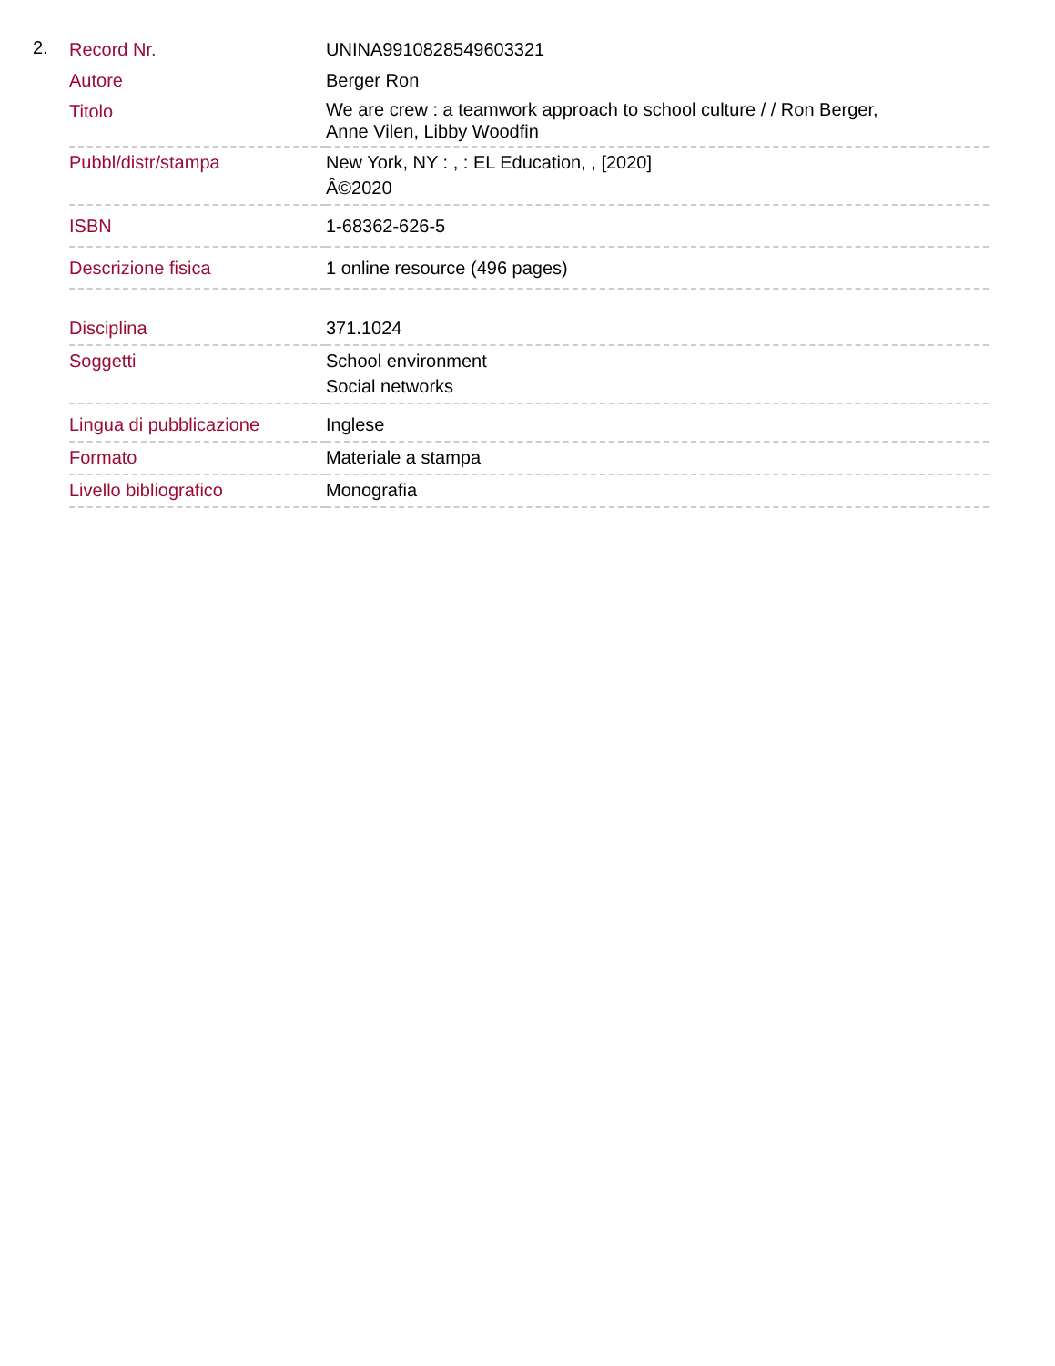2.
| Record Nr. | UNINA9910828549603321 |
| Autore | Berger Ron |
| Titolo | We are crew : a teamwork approach to school culture / / Ron Berger, Anne Vilen, Libby Woodfin |
| Pubbl/distr/stampa | New York, NY : , : EL Education, , [2020] Â©2020 |
| ISBN | 1-68362-626-5 |
| Descrizione fisica | 1 online resource (496 pages) |
| Disciplina | 371.1024 |
| Soggetti | School environment Social networks |
| Lingua di pubblicazione | Inglese |
| Formato | Materiale a stampa |
| Livello bibliografico | Monografia |